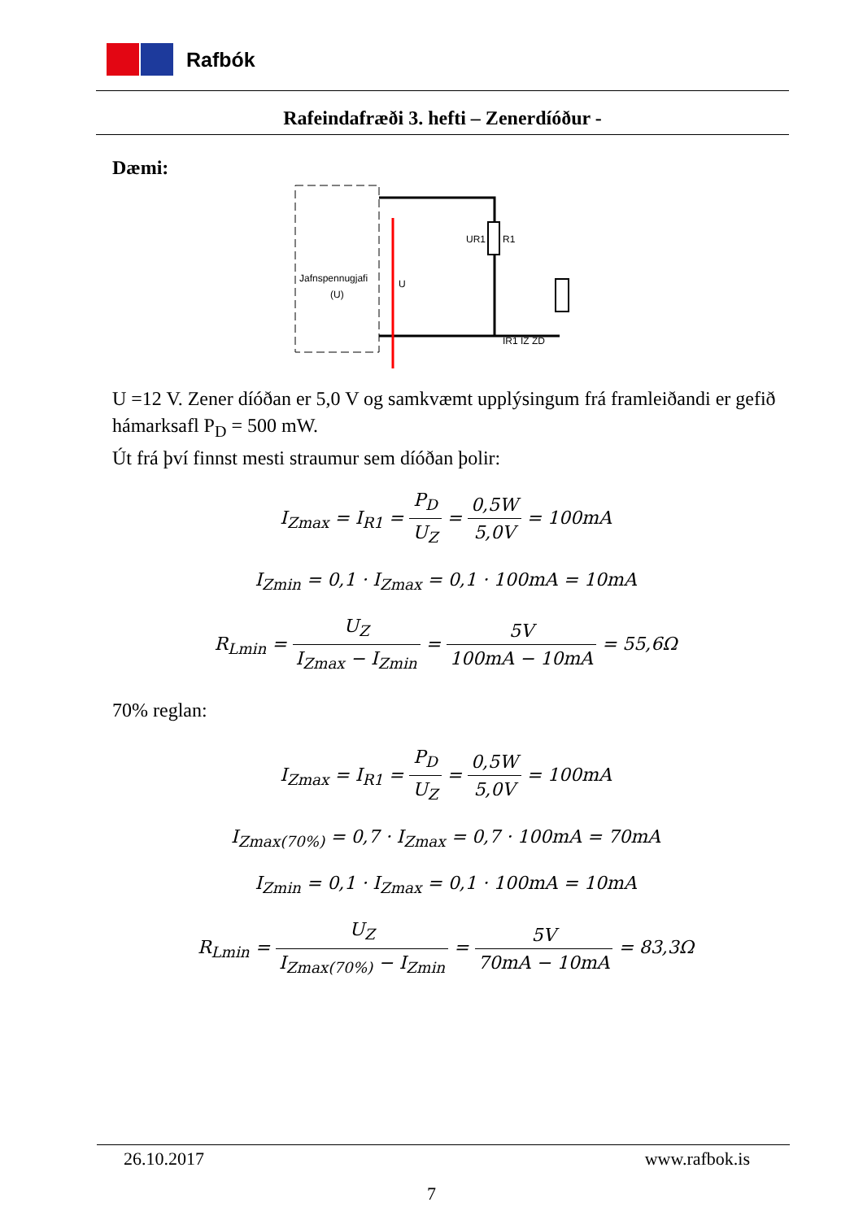Rafbók
Rafeindafræði 3. hefti – Zenerdíóður -
Dæmi:
Jafnspennugjafi
(U)
U
R1
UR1
IR1 IZ ZD
U =12 V. Zener díóðan er 5,0 V og samkvæmt upplýsingum frá framleiðandi er gefið hámarksafl P<sub>D</sub> = 500 mW.
Út frá því finnst mesti straumur sem díóðan þolir:
I<sub>Zmax</sub> = I<sub>R1</sub> = P<sub>D</sub> U<sub>Z</sub> = 0,5W 5,0V = 100mA
I<sub>Zmin</sub> = 0,1 · I<sub>Zmax</sub> = 0,1 · 100mA = 10mA
R<sub>Lmin</sub> = U<sub>Z</sub> I<sub>Zmax</sub> − I<sub>Zmin</sub> = 5V 100mA − 10mA = 55,6Ω
70% reglan:
I<sub>Zmax</sub> = I<sub>R1</sub> = P<sub>D</sub> U<sub>Z</sub> = 0,5W 5,0V = 100mA
I<sub>Zmax(70%)</sub> = 0,7 · I<sub>Zmax</sub> = 0,7 · 100mA = 70mA
I<sub>Zmin</sub> = 0,1 · I<sub>Zmax</sub> = 0,1 · 100mA = 10mA
R<sub>Lmin</sub> = U<sub>Z</sub> I<sub>Zmax(70%)</sub> − I<sub>Zmin</sub> = 5V 70mA − 10mA = 83,3Ω
26.10.2017 www.rafbok.is
7